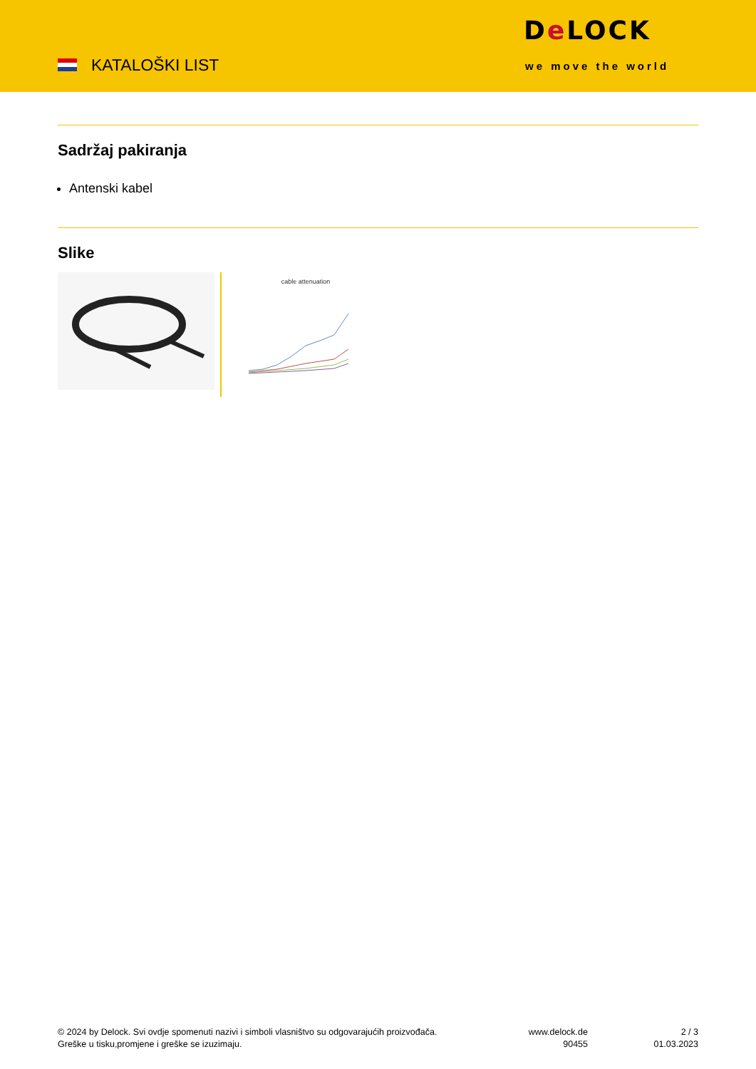KATALOŠKI LIST
De LOCK
we move the world
Sadržaj pakiranja
Antenski kabel
Slike
cable attenuation
© 2024 by Delock. Svi ovdje spomenuti nazivi i simboli vlasništvo su odgovarajućih proizvođača.
Greške u tisku,promjene i greške se izuzimaju.
www.delock.de
90455
2 / 3
01.03.2023